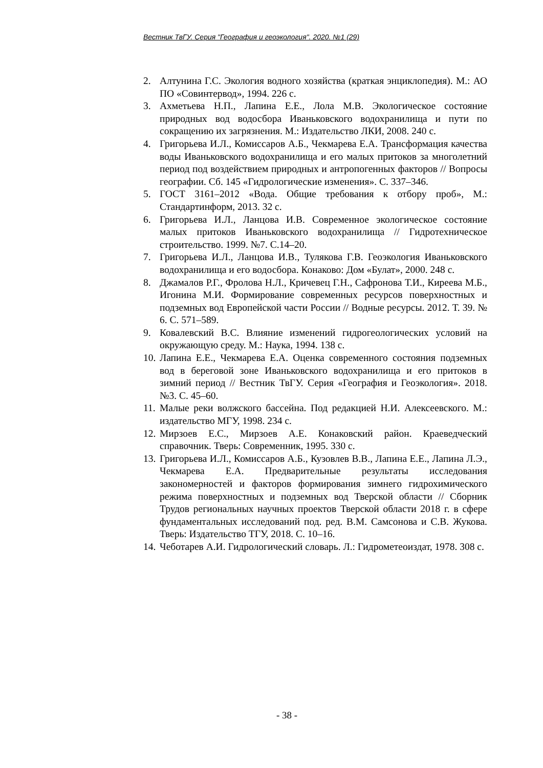Вестник ТвГУ. Серия "География и геоэкология". 2020. №1 (29)
2. Алтунина Г.С. Экология водного хозяйства (краткая энциклопедия). М.: АО ПО «Совинтервод», 1994. 226 с.
3. Ахметьева Н.П., Лапина Е.Е., Лола М.В. Экологическое состояние природных вод водосбора Иваньковского водохранилища и пути по сокращению их загрязнения. М.: Издательство ЛКИ, 2008. 240 с.
4. Григорьева И.Л., Комиссаров А.Б., Чекмарева Е.А. Трансформация качества воды Иваньковского водохранилища и его малых притоков за многолетний период под воздействием природных и антропогенных факторов // Вопросы географии. Сб. 145 «Гидрологические изменения». С. 337–346.
5. ГОСТ 3161–2012 «Вода. Общие требования к отбору проб», М.: Стандартинформ, 2013. 32 с.
6. Григорьева И.Л., Ланцова И.В. Современное экологическое состояние малых притоков Иваньковского водохранилища // Гидротехническое строительство. 1999. №7. С.14–20.
7. Григорьева И.Л., Ланцова И.В., Тулякова Г.В. Геоэкология Иваньковского водохранилища и его водосбора. Конаково: Дом «Булат», 2000. 248 с.
8. Джамалов Р.Г., Фролова Н.Л., Кричевец Г.Н., Сафронова Т.И., Киреева М.Б., Игонина М.И. Формирование современных ресурсов поверхностных и подземных вод Европейской части России // Водные ресурсы. 2012. Т. 39. № 6. С. 571–589.
9. Ковалевский В.С. Влияние изменений гидрогеологических условий на окружающую среду. М.: Наука, 1994. 138 с.
10. Лапина Е.Е., Чекмарева Е.А. Оценка современного состояния подземных вод в береговой зоне Иваньковского водохранилища и его притоков в зимний период // Вестник ТвГУ. Серия «География и Геоэкология». 2018. №3. С. 45–60.
11. Малые реки волжского бассейна. Под редакцией Н.И. Алексеевского. М.: издательство МГУ, 1998. 234 с.
12. Мирзоев Е.С., Мирзоев А.Е. Конаковский район. Краеведческий справочник. Тверь: Современник, 1995. 330 с.
13. Григорьева И.Л., Комиссаров А.Б., Кузовлев В.В., Лапина Е.Е., Лапина Л.Э., Чекмарева Е.А. Предварительные результаты исследования закономерностей и факторов формирования зимнего гидрохимического режима поверхностных и подземных вод Тверской области // Сборник Трудов региональных научных проектов Тверской области 2018 г. в сфере фундаментальных исследований под. ред. В.М. Самсонова и С.В. Жукова. Тверь: Издательство ТГУ, 2018. С. 10–16.
14. Чеботарев А.И. Гидрологический словарь. Л.: Гидрометеоиздат, 1978. 308 с.
- 38 -